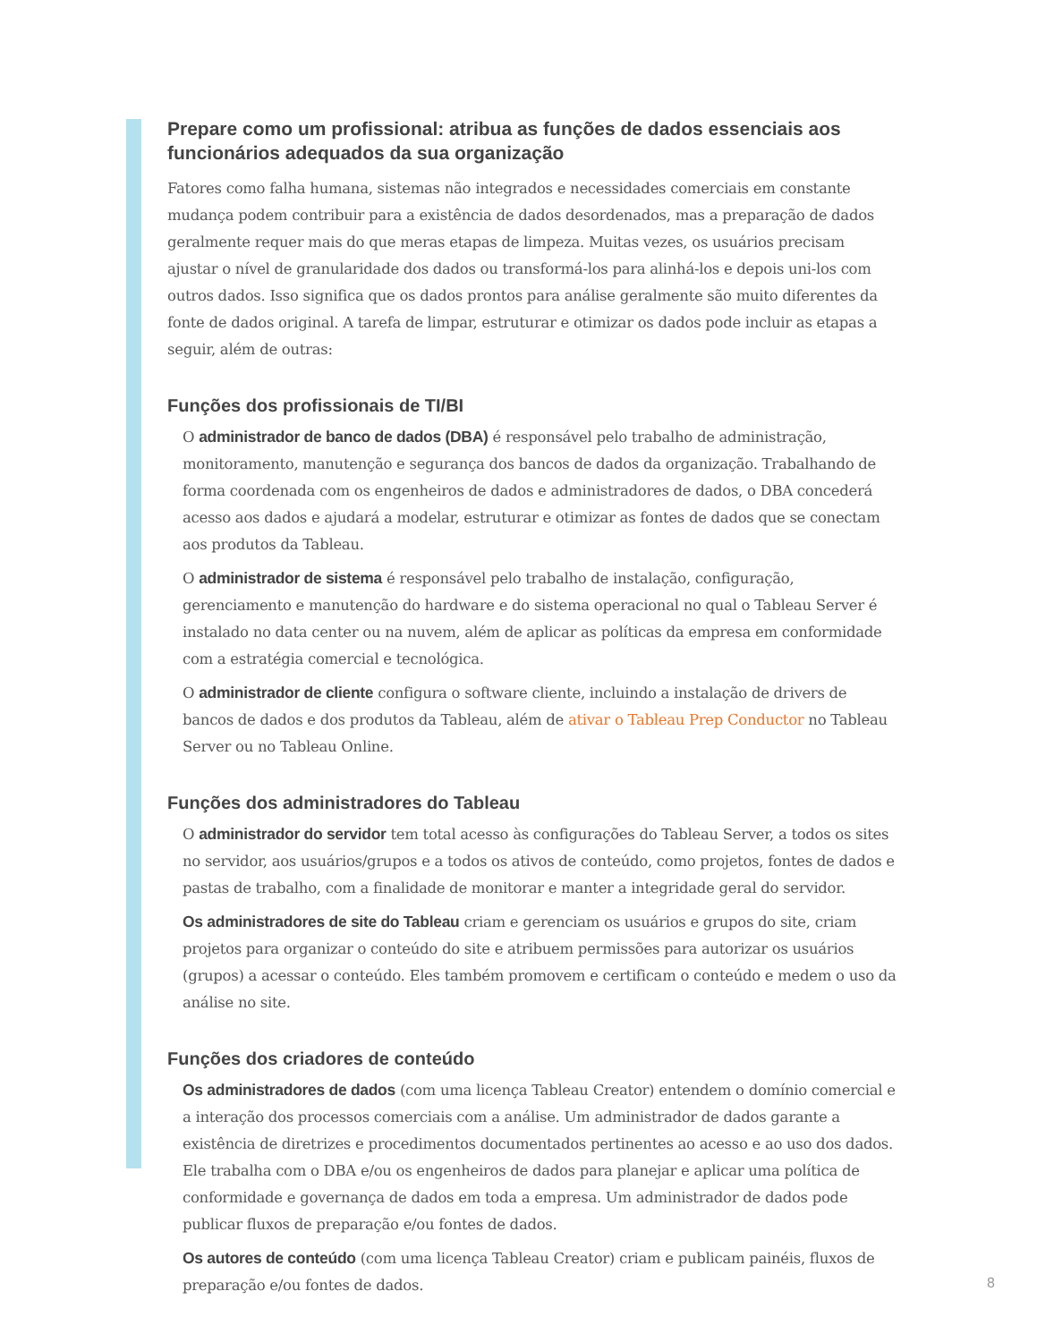Prepare como um profissional: atribua as funções de dados essenciais aos funcionários adequados da sua organização
Fatores como falha humana, sistemas não integrados e necessidades comerciais em constante mudança podem contribuir para a existência de dados desordenados, mas a preparação de dados geralmente requer mais do que meras etapas de limpeza. Muitas vezes, os usuários precisam ajustar o nível de granularidade dos dados ou transformá-los para alinhá-los e depois uni-los com outros dados. Isso significa que os dados prontos para análise geralmente são muito diferentes da fonte de dados original. A tarefa de limpar, estruturar e otimizar os dados pode incluir as etapas a seguir, além de outras:
Funções dos profissionais de TI/BI
O administrador de banco de dados (DBA) é responsável pelo trabalho de administração, monitoramento, manutenção e segurança dos bancos de dados da organização. Trabalhando de forma coordenada com os engenheiros de dados e administradores de dados, o DBA concederá acesso aos dados e ajudará a modelar, estruturar e otimizar as fontes de dados que se conectam aos produtos da Tableau.
O administrador de sistema é responsável pelo trabalho de instalação, configuração, gerenciamento e manutenção do hardware e do sistema operacional no qual o Tableau Server é instalado no data center ou na nuvem, além de aplicar as políticas da empresa em conformidade com a estratégia comercial e tecnológica.
O administrador de cliente configura o software cliente, incluindo a instalação de drivers de bancos de dados e dos produtos da Tableau, além de ativar o Tableau Prep Conductor no Tableau Server ou no Tableau Online.
Funções dos administradores do Tableau
O administrador do servidor tem total acesso às configurações do Tableau Server, a todos os sites no servidor, aos usuários/grupos e a todos os ativos de conteúdo, como projetos, fontes de dados e pastas de trabalho, com a finalidade de monitorar e manter a integridade geral do servidor.
Os administradores de site do Tableau criam e gerenciam os usuários e grupos do site, criam projetos para organizar o conteúdo do site e atribuem permissões para autorizar os usuários (grupos) a acessar o conteúdo. Eles também promovem e certificam o conteúdo e medem o uso da análise no site.
Funções dos criadores de conteúdo
Os administradores de dados (com uma licença Tableau Creator) entendem o domínio comercial e a interação dos processos comerciais com a análise. Um administrador de dados garante a existência de diretrizes e procedimentos documentados pertinentes ao acesso e ao uso dos dados. Ele trabalha com o DBA e/ou os engenheiros de dados para planejar e aplicar uma política de conformidade e governança de dados em toda a empresa. Um administrador de dados pode publicar fluxos de preparação e/ou fontes de dados.
Os autores de conteúdo (com uma licença Tableau Creator) criam e publicam painéis, fluxos de preparação e/ou fontes de dados.
8